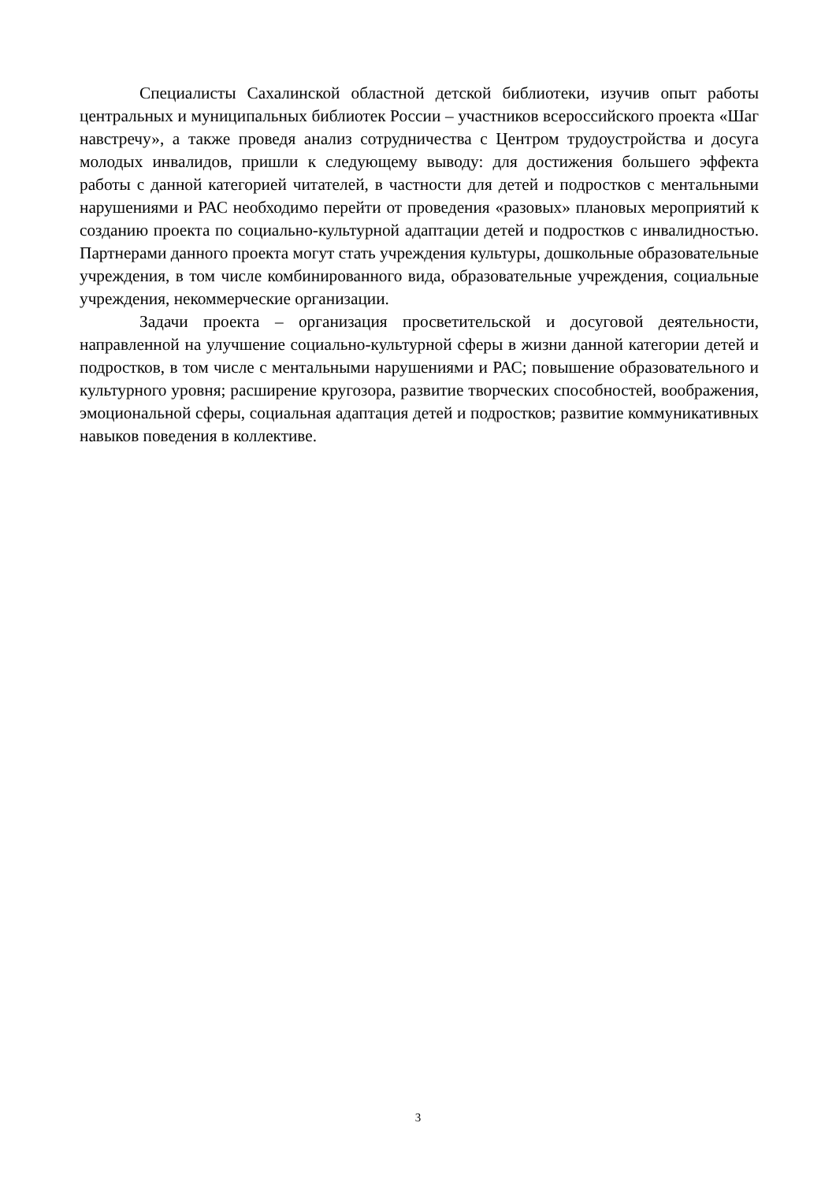Специалисты Сахалинской областной детской библиотеки, изучив опыт работы центральных и муниципальных библиотек России – участников всероссийского проекта «Шаг навстречу», а также проведя анализ сотрудничества с Центром трудоустройства и досуга молодых инвалидов, пришли к следующему выводу: для достижения большего эффекта работы с данной категорией читателей, в частности для детей и подростков с ментальными нарушениями и РАС необходимо перейти от проведения «разовых» плановых мероприятий к созданию проекта по социально-культурной адаптации детей и подростков с инвалидностью. Партнерами данного проекта могут стать учреждения культуры, дошкольные образовательные учреждения, в том числе комбинированного вида, образовательные учреждения, социальные учреждения, некоммерческие организации.
Задачи проекта – организация просветительской и досуговой деятельности, направленной на улучшение социально-культурной сферы в жизни данной категории детей и подростков, в том числе с ментальными нарушениями и РАС; повышение образовательного и культурного уровня; расширение кругозора, развитие творческих способностей, воображения, эмоциональной сферы, социальная адаптация детей и подростков; развитие коммуникативных навыков поведения в коллективе.
3